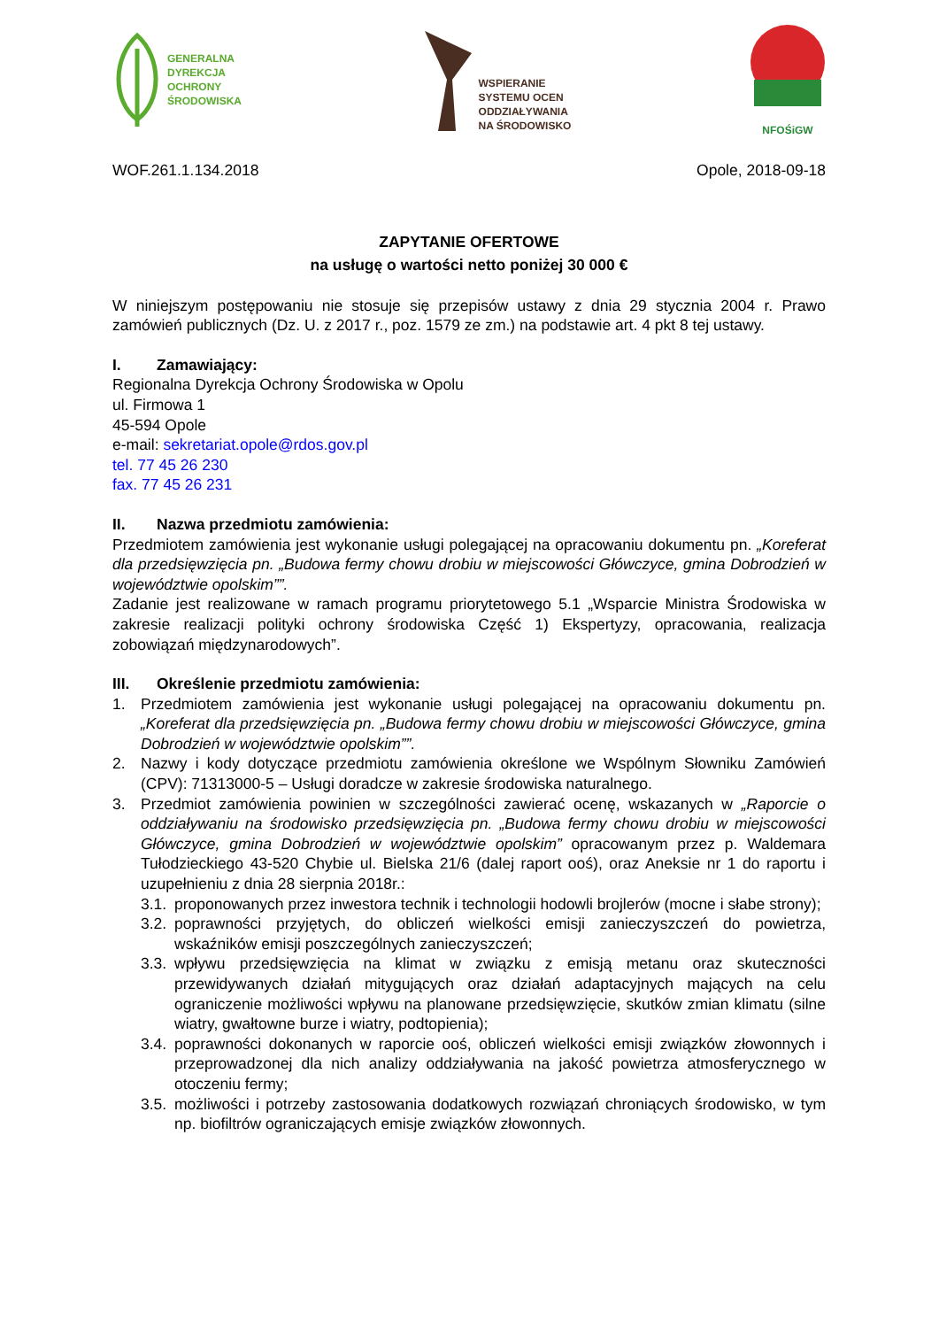GENERALNA
DYREKCJA
OCHRONY
ŚRODOWISKA
WSPIERANIE
SYSTEMU OCEN
ODDZIAŁYWANIA
NA ŚRODOWISKO
NFOŚiGW
WOF.261.1.134.2018 Opole, 2018-09-18
ZAPYTANIE OFERTOWE
na usługę o wartości netto poniżej 30 000 €
W niniejszym postępowaniu nie stosuje się przepisów ustawy z dnia 29 stycznia 2004 r. Prawo zamówień publicznych (Dz. U. z 2017 r., poz. 1579 ze zm.) na podstawie art. 4 pkt 8 tej ustawy.
I. Zamawiający:
Regionalna Dyrekcja Ochrony Środowiska w Opolu
ul. Firmowa 1
45-594 Opole
e-mail: sekretariat.opole@rdos.gov.pl
tel. 77 45 26 230
fax. 77 45 26 231
II. Nazwa przedmiotu zamówienia:
Przedmiotem zamówienia jest wykonanie usługi polegającej na opracowaniu dokumentu pn. „Koreferat dla przedsięwzięcia pn. „Budowa fermy chowu drobiu w miejscowości Główczyce, gmina Dobrodzień w województwie opolskim””.
Zadanie jest realizowane w ramach programu priorytetowego 5.1 „Wsparcie Ministra Środowiska w zakresie realizacji polityki ochrony środowiska Część 1) Ekspertyzy, opracowania, realizacja zobowiązań międzynarodowych”.
III. Określenie przedmiotu zamówienia:
1. Przedmiotem zamówienia jest wykonanie usługi polegającej na opracowaniu dokumentu pn. „Koreferat dla przedsięwzięcia pn. „Budowa fermy chowu drobiu w miejscowości Główczyce, gmina Dobrodzień w województwie opolskim””.
2. Nazwy i kody dotyczące przedmiotu zamówienia określone we Wspólnym Słowniku Zamówień (CPV): 71313000-5 – Usługi doradcze w zakresie środowiska naturalnego.
3. Przedmiot zamówienia powinien w szczególności zawierać ocenę, wskazanych w „Raporcie o oddziaływaniu na środowisko przedsięwzięcia pn. „Budowa fermy chowu drobiu w miejscowości Główczyce, gmina Dobrodzień w województwie opolskim” opracowanym przez p. Waldemara Tułodzieckiego 43-520 Chybie ul. Bielska 21/6 (dalej raport ooś), oraz Aneksie nr 1 do raportu i uzupełnieniu z dnia 28 sierpnia 2018r.:
3.1.
proponowanych przez inwestora technik i technologii hodowli brojlerów (mocne i słabe strony);
3.2.
poprawności przyjętych, do obliczeń wielkości emisji zanieczyszczeń do powietrza, wskaźników emisji poszczególnych zanieczyszczeń;
3.3.
wpływu przedsięwzięcia na klimat w związku z emisją metanu oraz skuteczności przewidywanych działań mitygujących oraz działań adaptacyjnych mających na celu ograniczenie możliwości wpływu na planowane przedsięwzięcie, skutków zmian klimatu (silne wiatry, gwałtowne burze i wiatry, podtopienia);
3.4.
poprawności dokonanych w raporcie ooś, obliczeń wielkości emisji związków złowonnych i przeprowadzonej dla nich analizy oddziaływania na jakość powietrza atmosferycznego w otoczeniu fermy;
3.5.
możliwości i potrzeby zastosowania dodatkowych rozwiązań chroniących środowisko, w tym np. biofiltrów ograniczających emisje związków złowonnych.